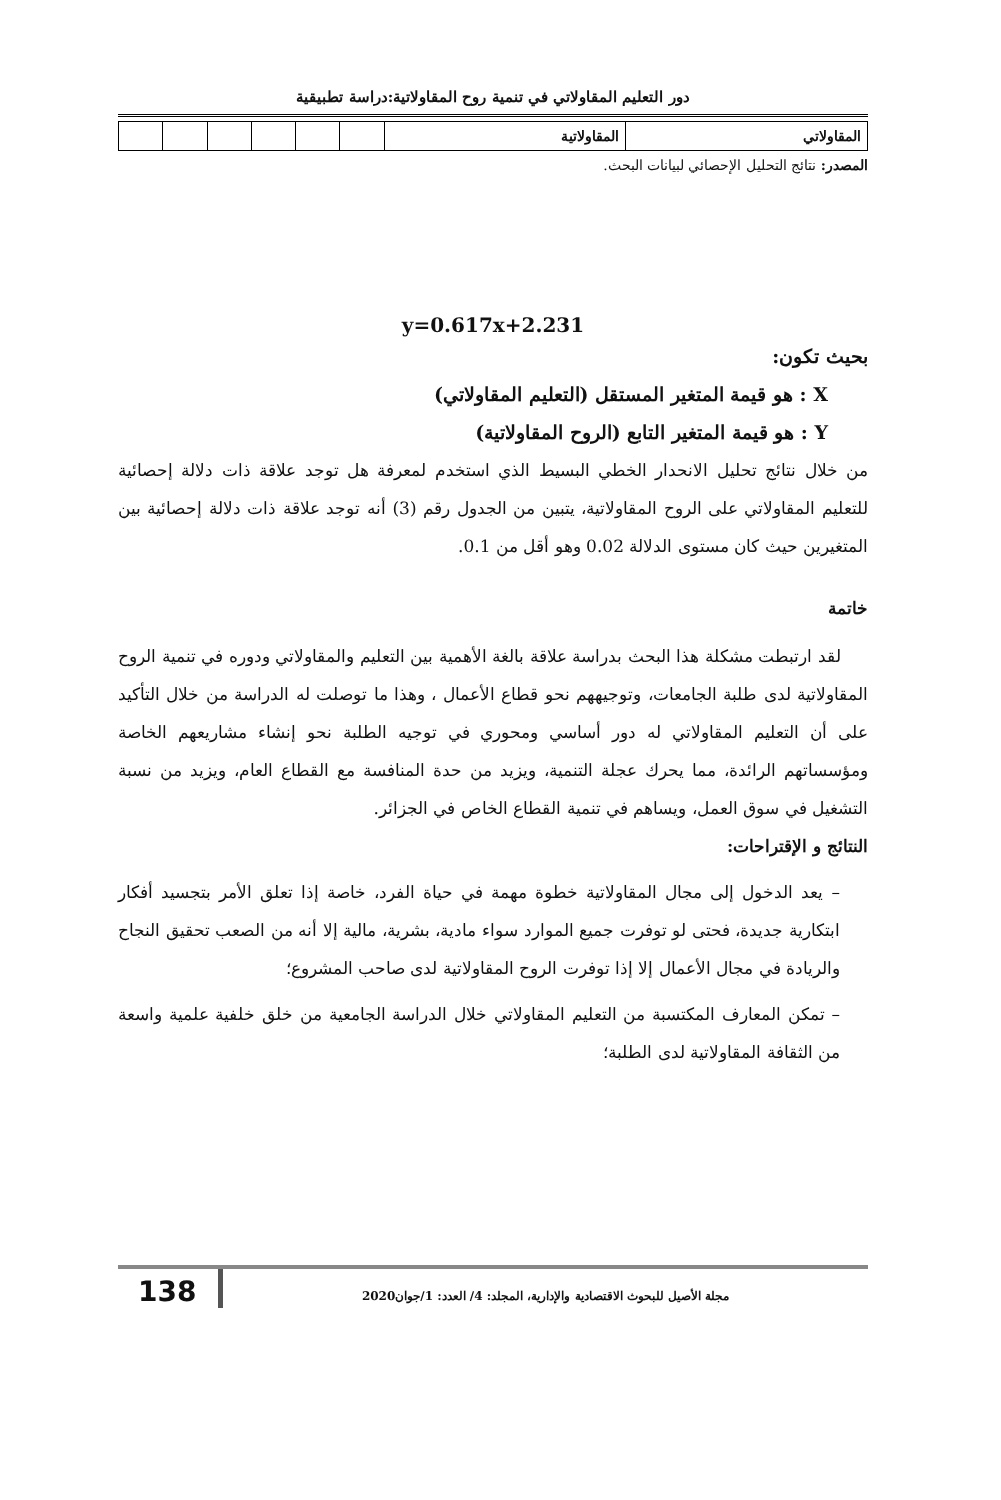دور التعليم المقاولاتي في تنمية روح المقاولاتية:دراسة تطبيقية
| المقاولاتي | المقاولاتية | | | | | | |
المصدر: نتائج التحليل الإحصائي لبيانات البحث.
y=0.617x+2.231
بحيث تكون:
X : هو قيمة المتغير المستقل (التعليم المقاولاتي)
Y : هو قيمة المتغير التابع (الروح المقاولاتية)
من خلال نتائج تحليل الانحدار الخطي البسيط الذي استخدم لمعرفة هل توجد علاقة ذات دلالة إحصائية للتعليم المقاولاتي على الروح المقاولاتية، يتبين من الجدول رقم (3) أنه توجد علاقة ذات دلالة إحصائية بين المتغيرين حيث كان مستوى الدلالة 0.02 وهو أقل من 0.1.
خاتمة
لقد ارتبطت مشكلة هذا البحث بدراسة علاقة بالغة الأهمية بين التعليم والمقاولاتي ودوره في تنمية الروح المقاولاتية لدى طلبة الجامعات، وتوجيههم نحو قطاع الأعمال ، وهذا ما توصلت له الدراسة من خلال التأكيد على أن التعليم المقاولاتي له دور أساسي ومحوري في توجيه الطلبة نحو إنشاء مشاريعهم الخاصة ومؤسساتهم الرائدة، مما يحرك عجلة التنمية، ويزيد من حدة المنافسة مع القطاع العام، ويزيد من نسبة التشغيل في سوق العمل، ويساهم في تنمية القطاع الخاص في الجزائر.
النتائج و الإقتراحات:
– يعد الدخول إلى مجال المقاولاتية خطوة مهمة في حياة الفرد، خاصة إذا تعلق الأمر بتجسيد أفكار ابتكارية جديدة، فحتى لو توفرت جميع الموارد سواء مادية، بشرية، مالية إلا أنه من الصعب تحقيق النجاح والريادة في مجال الأعمال إلا إذا توفرت الروح المقاولاتية لدى صاحب المشروع؛
– تمكن المعارف المكتسبة من التعليم المقاولاتي خلال الدراسة الجامعية من خلق خلفية علمية واسعة من الثقافة المقاولاتية لدى الطلبة؛
138
مجلة الأصيل للبحوث الاقتصادية والإدارية، المجلد: 4/ العدد: 1/جوان2020